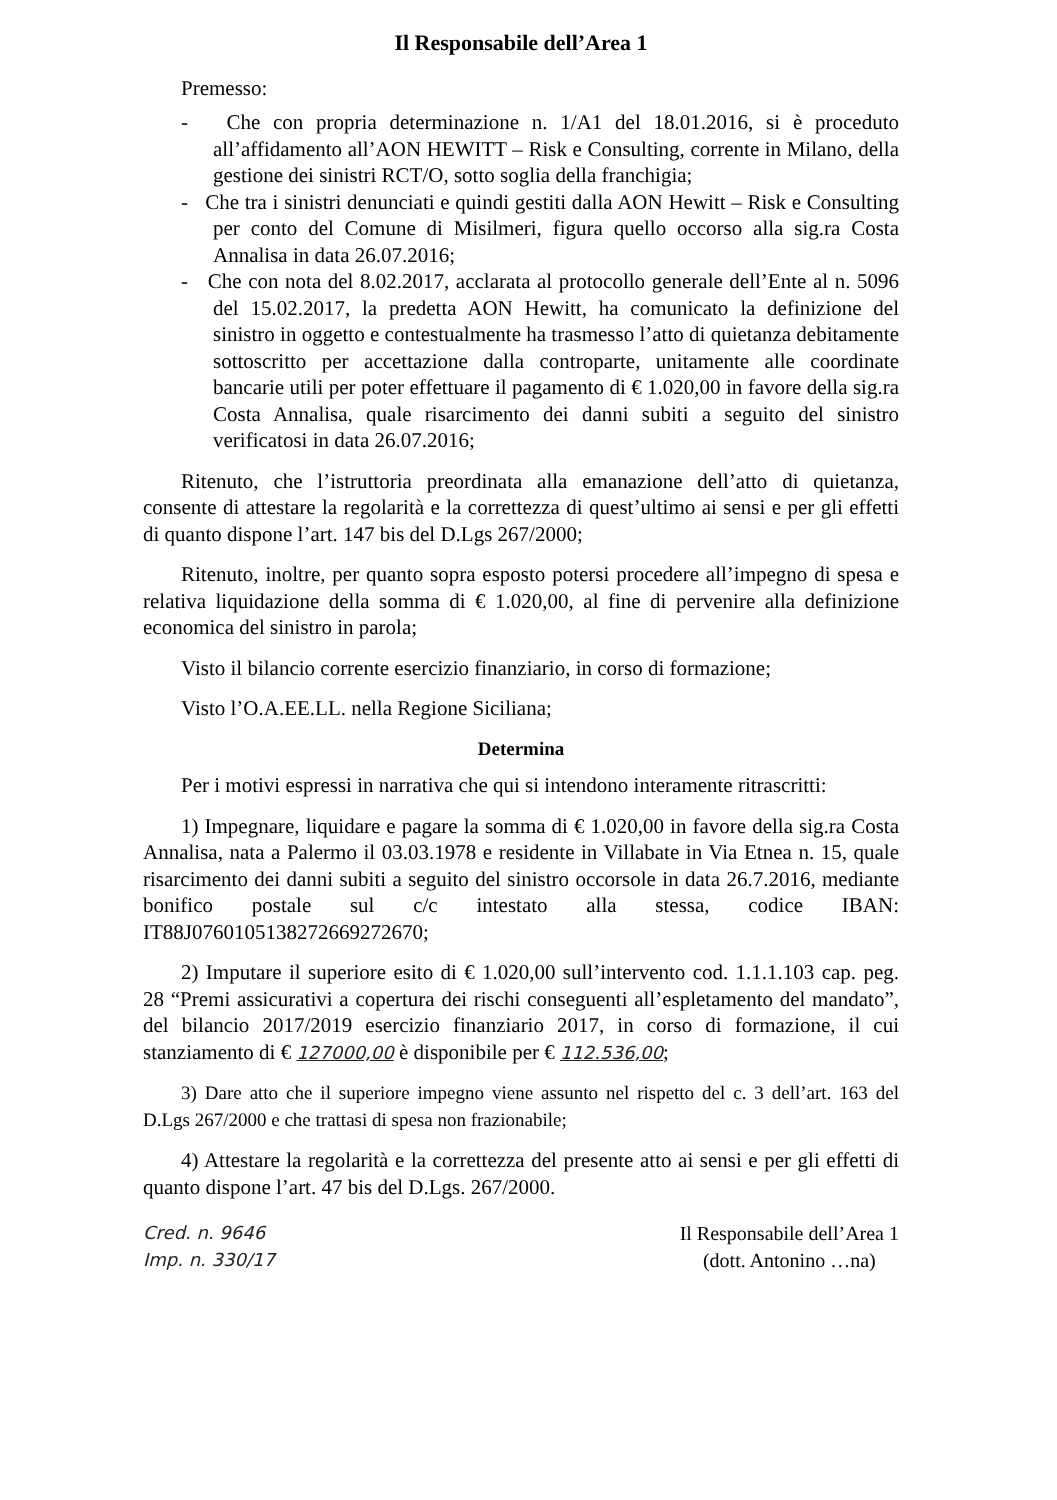Il Responsabile dell’Area 1
Premesso:
- Che con propria determinazione n. 1/A1 del 18.01.2016, si è proceduto all’affidamento all’AON HEWITT – Risk e Consulting, corrente in Milano, della gestione dei sinistri RCT/O, sotto soglia della franchigia;
- Che tra i sinistri denunciati e quindi gestiti dalla AON Hewitt – Risk e Consulting per conto del Comune di Misilmeri, figura quello occorso alla sig.ra Costa Annalisa in data 26.07.2016;
- Che con nota del 8.02.2017, acclarata al protocollo generale dell’Ente al n. 5096 del 15.02.2017, la predetta AON Hewitt, ha comunicato la definizione del sinistro in oggetto e contestualmente ha trasmesso l’atto di quietanza debitamente sottoscritto per accettazione dalla controparte, unitamente alle coordinate bancarie utili per poter effettuare il pagamento di € 1.020,00 in favore della sig.ra Costa Annalisa, quale risarcimento dei danni subiti a seguito del sinistro verificatosi in data 26.07.2016;
Ritenuto, che l’istruttoria preordinata alla emanazione dell’atto di quietanza, consente di attestare la regolarità e la correttezza di quest’ultimo ai sensi e per gli effetti di quanto dispone l’art. 147 bis del D.Lgs 267/2000;
Ritenuto, inoltre, per quanto sopra esposto potersi procedere all’impegno di spesa e relativa liquidazione della somma di € 1.020,00, al fine di pervenire alla definizione economica del sinistro in parola;
Visto il bilancio corrente esercizio finanziario, in corso di formazione;
Visto l’O.A.EE.LL. nella Regione Siciliana;
Determina
Per i motivi espressi in narrativa che qui si intendono interamente ritrascritti:
1) Impegnare, liquidare e pagare la somma di € 1.020,00 in favore della sig.ra Costa Annalisa, nata a Palermo il 03.03.1978 e residente in Villabate in Via Etnea n. 15, quale risarcimento dei danni subiti a seguito del sinistro occorsole in data 26.7.2016, mediante bonifico postale sul c/c intestato alla stessa, codice IBAN: IT88J0760105138272669272670;
2) Imputare il superiore esito di € 1.020,00 sull’intervento cod. 1.1.1.103 cap. peg. 28 “Premi assicurativi a copertura dei rischi conseguenti all’espletamento del mandato”, del bilancio 2017/2019 esercizio finanziario 2017, in corso di formazione, il cui stanziamento di € 127000,00 è disponibile per € 112.536,00;
3) Dare atto che il superiore impegno viene assunto nel rispetto del c. 3 dell’art. 163 del D.Lgs 267/2000 e che trattasi di spesa non frazionabile;
4) Attestare la regolarità e la correttezza del presente atto ai sensi e per gli effetti di quanto dispone l’art. 47 bis del D.Lgs. 267/2000.
Cred. n. 9646
Imp. n. 330/17
Il Responsabile dell’Area 1
(dott. Antonino …na)